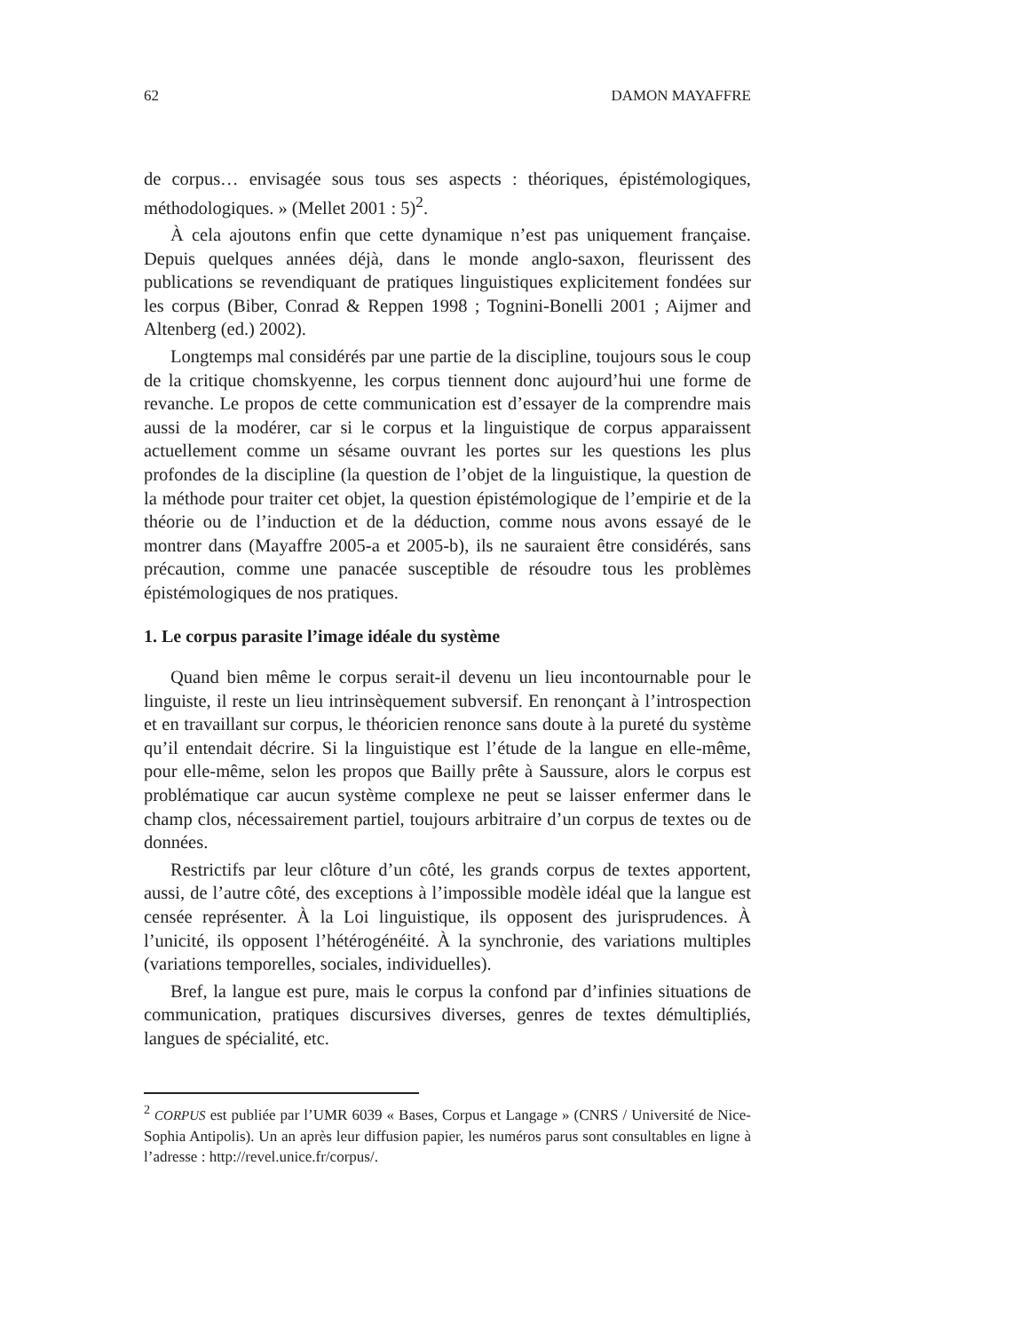62 DAMON MAYAFFRE
de corpus… envisagée sous tous ses aspects : théoriques, épistémologiques, méthodologiques. » (Mellet 2001 : 5)<sup>2</sup>.
À cela ajoutons enfin que cette dynamique n’est pas uniquement française. Depuis quelques années déjà, dans le monde anglo-saxon, fleurissent des publications se revendiquant de pratiques linguistiques explicitement fondées sur les corpus (Biber, Conrad & Reppen 1998 ; Tognini-Bonelli 2001 ; Aijmer and Altenberg (ed.) 2002).
Longtemps mal considérés par une partie de la discipline, toujours sous le coup de la critique chomskyenne, les corpus tiennent donc aujourd’hui une forme de revanche. Le propos de cette communication est d’essayer de la comprendre mais aussi de la modérer, car si le corpus et la linguistique de corpus apparaissent actuellement comme un sésame ouvrant les portes sur les questions les plus profondes de la discipline (la question de l’objet de la linguistique, la question de la méthode pour traiter cet objet, la question épistémologique de l’empirie et de la théorie ou de l’induction et de la déduction, comme nous avons essayé de le montrer dans (Mayaffre 2005-a et 2005-b), ils ne sauraient être considérés, sans précaution, comme une panacée susceptible de résoudre tous les problèmes épistémologiques de nos pratiques.
1. Le corpus parasite l’image idéale du système
Quand bien même le corpus serait-il devenu un lieu incontournable pour le linguiste, il reste un lieu intrinsèquement subversif. En renonçant à l’introspection et en travaillant sur corpus, le théoricien renonce sans doute à la pureté du système qu’il entendait décrire. Si la linguistique est l’étude de la langue en elle-même, pour elle-même, selon les propos que Bailly prête à Saussure, alors le corpus est problématique car aucun système complexe ne peut se laisser enfermer dans le champ clos, nécessairement partiel, toujours arbitraire d’un corpus de textes ou de données.
Restrictifs par leur clôture d’un côté, les grands corpus de textes apportent, aussi, de l’autre côté, des exceptions à l’impossible modèle idéal que la langue est censée représenter. À la Loi linguistique, ils opposent des jurisprudences. À l’unicité, ils opposent l’hétérogénéité. À la synchronie, des variations multiples (variations temporelles, sociales, individuelles).
Bref, la langue est pure, mais le corpus la confond par d’infinies situations de communication, pratiques discursives diverses, genres de textes démultipliés, langues de spécialité, etc.
<sup>2</sup> CORPUS est publiée par l’UMR 6039 « Bases, Corpus et Langage » (CNRS / Université de Nice-Sophia Antipolis). Un an après leur diffusion papier, les numéros parus sont consultables en ligne à l’adresse : http://revel.unice.fr/corpus/.